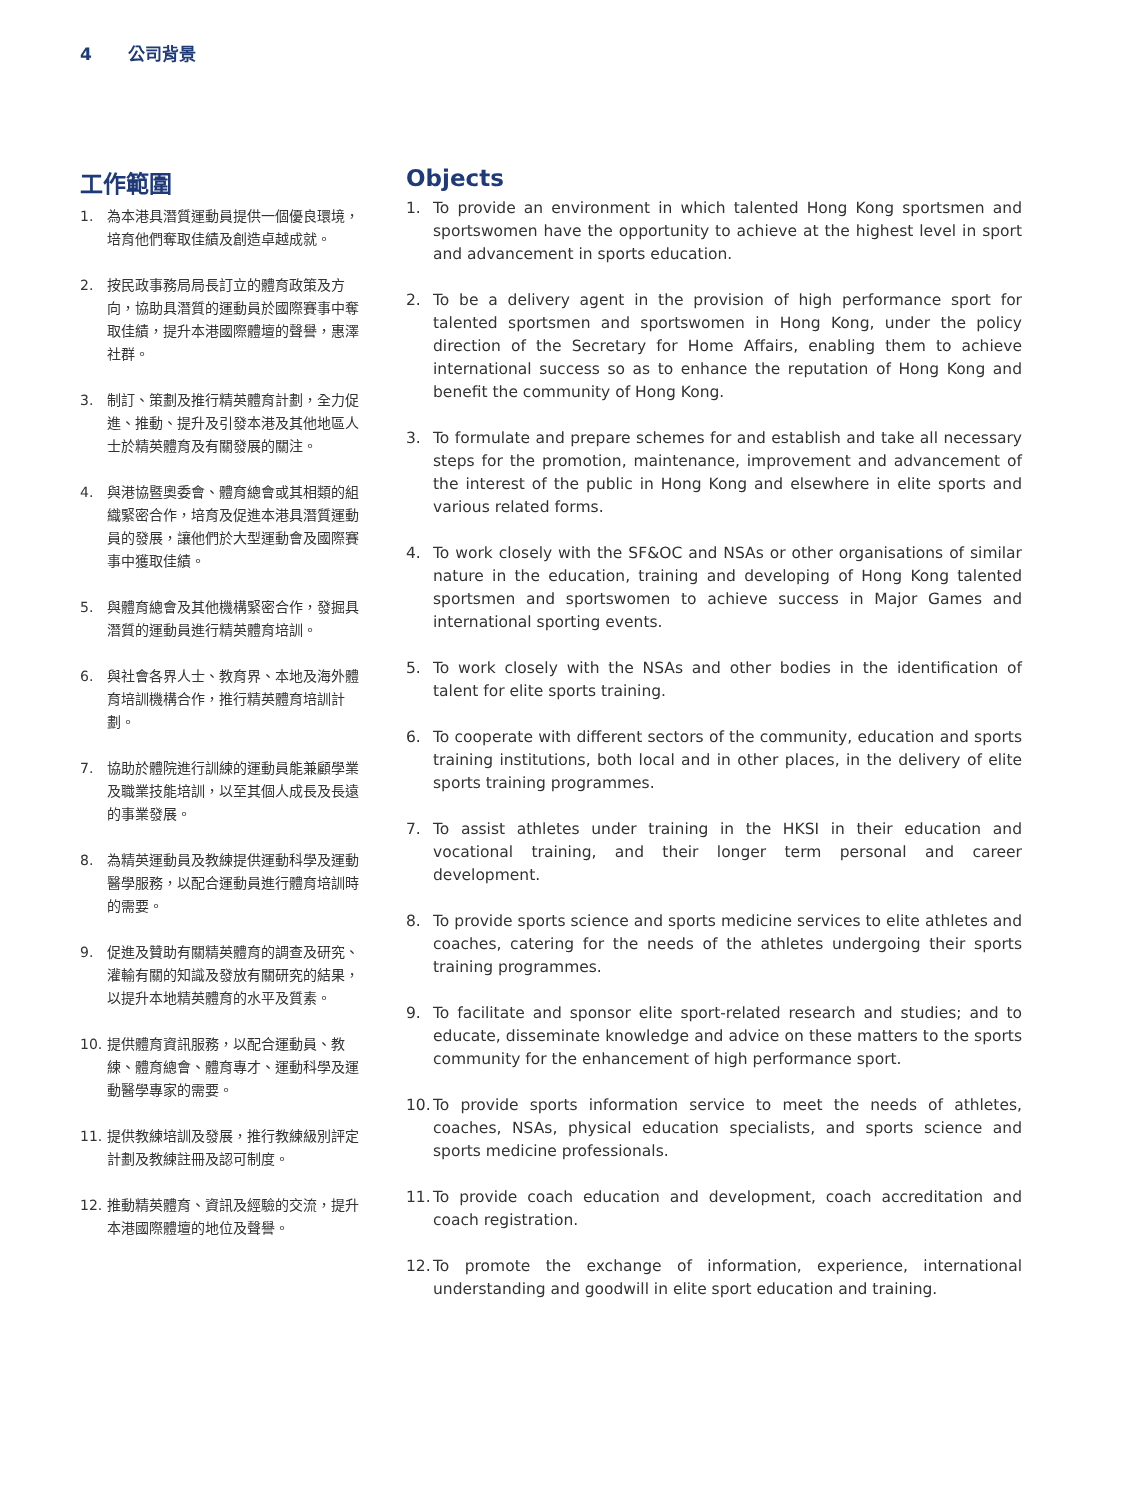4 公司背景
工作範圍
1. 為本港具潛質運動員提供一個優良環境，培育他們奪取佳績及創造卓越成就。
2. 按民政事務局局長訂立的體育政策及方向，協助具潛質的運動員於國際賽事中奪取佳績，提升本港國際體壇的聲譽，惠澤社群。
3. 制訂、策劃及推行精英體育計劃，全力促進、推動、提升及引發本港及其他地區人士於精英體育及有關發展的關注。
4. 與港協暨奧委會、體育總會或其相類的組織緊密合作，培育及促進本港具潛質運動員的發展，讓他們於大型運動會及國際賽事中獲取佳績。
5. 與體育總會及其他機構緊密合作，發掘具潛質的運動員進行精英體育培訓。
6. 與社會各界人士、教育界、本地及海外體育培訓機構合作，推行精英體育培訓計劃。
7. 協助於體院進行訓練的運動員能兼顧學業及職業技能培訓，以至其個人成長及長遠的事業發展。
8. 為精英運動員及教練提供運動科學及運動醫學服務，以配合運動員進行體育培訓時的需要。
9. 促進及贊助有關精英體育的調查及研究、灌輸有關的知識及發放有關研究的結果，以提升本地精英體育的水平及質素。
10. 提供體育資訊服務，以配合運動員、教練、體育總會、體育專才、運動科學及運動醫學專家的需要。
11. 提供教練培訓及發展，推行教練級別評定計劃及教練註冊及認可制度。
12. 推動精英體育、資訊及經驗的交流，提升本港國際體壇的地位及聲譽。
Objects
1. To provide an environment in which talented Hong Kong sportsmen and sportswomen have the opportunity to achieve at the highest level in sport and advancement in sports education.
2. To be a delivery agent in the provision of high performance sport for talented sportsmen and sportswomen in Hong Kong, under the policy direction of the Secretary for Home Affairs, enabling them to achieve international success so as to enhance the reputation of Hong Kong and benefit the community of Hong Kong.
3. To formulate and prepare schemes for and establish and take all necessary steps for the promotion, maintenance, improvement and advancement of the interest of the public in Hong Kong and elsewhere in elite sports and various related forms.
4. To work closely with the SF&OC and NSAs or other organisations of similar nature in the education, training and developing of Hong Kong talented sportsmen and sportswomen to achieve success in Major Games and international sporting events.
5. To work closely with the NSAs and other bodies in the identification of talent for elite sports training.
6. To cooperate with different sectors of the community, education and sports training institutions, both local and in other places, in the delivery of elite sports training programmes.
7. To assist athletes under training in the HKSI in their education and vocational training, and their longer term personal and career development.
8. To provide sports science and sports medicine services to elite athletes and coaches, catering for the needs of the athletes undergoing their sports training programmes.
9. To facilitate and sponsor elite sport-related research and studies; and to educate, disseminate knowledge and advice on these matters to the sports community for the enhancement of high performance sport.
10. To provide sports information service to meet the needs of athletes, coaches, NSAs, physical education specialists, and sports science and sports medicine professionals.
11. To provide coach education and development, coach accreditation and coach registration.
12. To promote the exchange of information, experience, international understanding and goodwill in elite sport education and training.